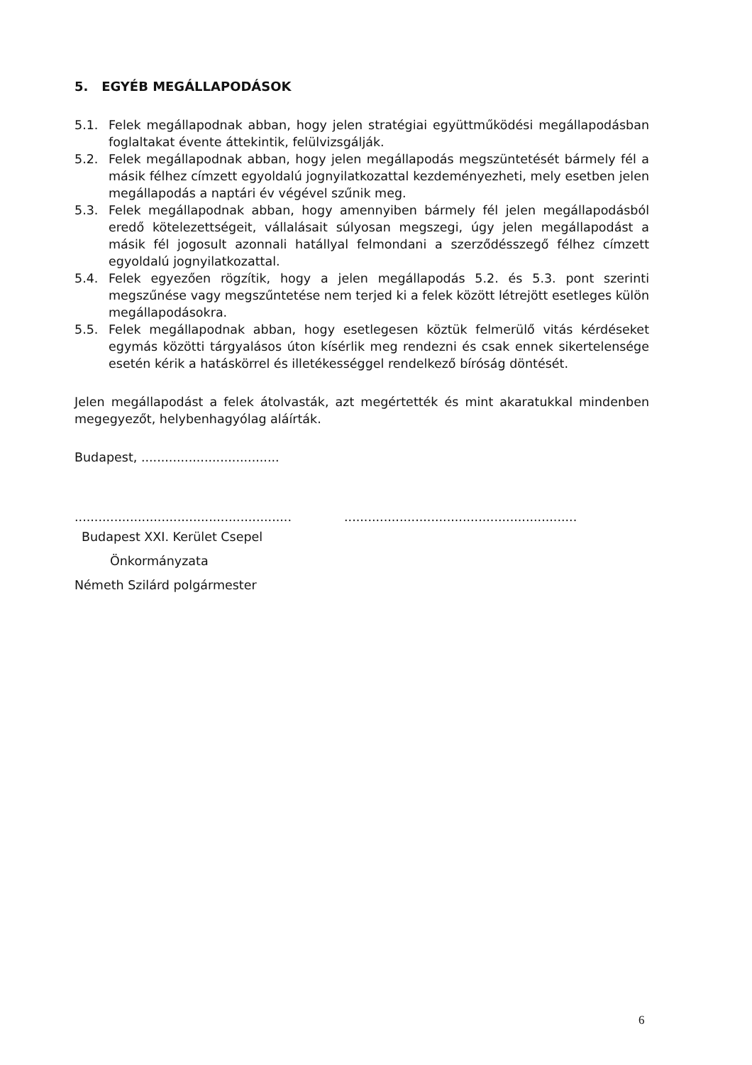5. EGYÉB MEGÁLLAPODÁSOK
5.1. Felek megállapodnak abban, hogy jelen stratégiai együttműködési megállapodásban foglaltakat évente áttekintik, felülvizsgálják.
5.2. Felek megállapodnak abban, hogy jelen megállapodás megszüntetését bármely fél a másik félhez címzett egyoldalú jognyilatkozattal kezdeményezheti, mely esetben jelen megállapodás a naptári év végével szűnik meg.
5.3. Felek megállapodnak abban, hogy amennyiben bármely fél jelen megállapodásból eredő kötelezettségeit, vállalásait súlyosan megszegi, úgy jelen megállapodást a másik fél jogosult azonnali hatállyal felmondani a szerződésszegő félhez címzett egyoldalú jognyilatkozattal.
5.4. Felek egyezően rögzítik, hogy a jelen megállapodás 5.2. és 5.3. pont szerinti megszűnése vagy megszűntetése nem terjed ki a felek között létrejött esetleges külön megállapodásokra.
5.5. Felek megállapodnak abban, hogy esetlegesen köztük felmerülő vitás kérdéseket egymás közötti tárgyalásos úton kísérlik meg rendezni és csak ennek sikertelensége esetén kérik a hatáskörrel és illetékességgel rendelkező bíróság döntését.
Jelen megállapodást a felek átolvasták, azt megértették és mint akaratukkal mindenben megegyezőt, helybenhagyólag aláírták.
Budapest, ...................................
.......................................................
...........................................................
Budapest XXI. Kerület Csepel
Önkormányzata
Németh Szilárd polgármester
6